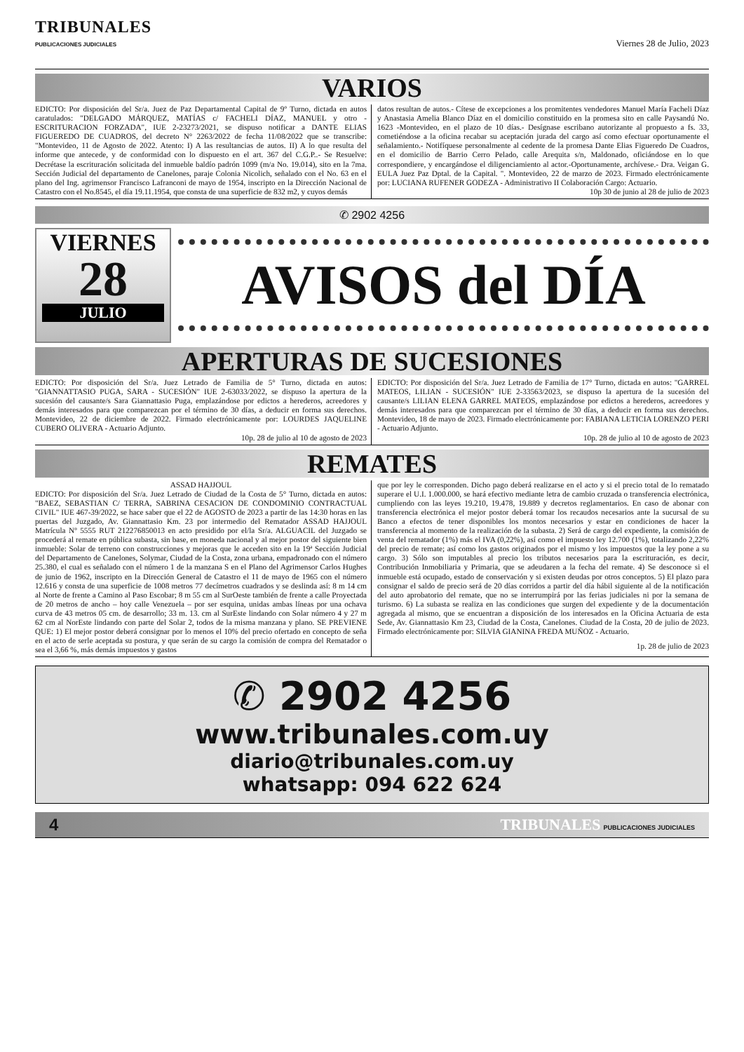TRIBUNALES
PUBLICACIONES JUDICIALES
Viernes 28 de Julio, 2023
VARIOS
EDICTO: Por disposición del Sr/a. Juez de Paz Departamental Capital de 9º Turno, dictada en autos caratulados: "DELGADO MÁRQUEZ, MATÍAS c/ FACHELI DÍAZ, MANUEL y otro - ESCRITURACION FORZADA", IUE 2-23273/2021, se dispuso notificar a DANTE ELIAS FIGUEREDO DE CUADROS, del decreto N° 2263/2022 de fecha 11/08/2022 que se transcribe: "Montevideo, 11 de Agosto de 2022. Atento: I) A las resultancias de autos. II) A lo que resulta del informe que antecede, y de conformidad con lo dispuesto en el art. 367 del C.G.P..- Se Resuelve: Decrétase la escrituración solicitada del inmueble baldío padrón 1099 (m/a No. 19.014), sito en la 7ma. Sección Judicial del departamento de Canelones, paraje Colonia Nicolich, señalado con el No. 63 en el plano del Ing. agrimensor Francisco Lafranconi de mayo de 1954, inscripto en la Dirección Nacional de Catastro con el No.8545, el día 19.11.1954, que consta de una superficie de 832 m2, y cuyos demás
datos resultan de autos.- Cítese de excepciones a los promitentes vendedores Manuel María Facheli Díaz y Anastasia Amelia Blanco Díaz en el domicilio constituido en la promesa sito en calle Paysandú No. 1623 -Montevideo, en el plazo de 10 días.- Desígnase escribano autorizante al propuesto a fs. 33, cometiéndose a la oficina recabar su aceptación jurada del cargo así como efectuar oportunamente el señalamiento.- Notifíquese personalmente al cedente de la promesa Dante Elias Figueredo De Cuadros, en el domicilio de Barrio Cerro Pelado, calle Arequita s/n, Maldonado, oficiándose en lo que correspondiere, y encargándose el diligenciamiento al actor.-Oportunamente, archívese.- Dra. Veigan G. EULA Juez Paz Dptal. de la Capital. ". Montevideo, 22 de marzo de 2023. Firmado electrónicamente por: LUCIANA RUFENER GODEZA - Administrativo II Colaboración Cargo: Actuario.
10p 30 de junio al 28 de julio de 2023
✆ 2902 4256
VIERNES
28
JULIO
AVISOS del DÍA
APERTURAS DE SUCESIONES
EDICTO: Por disposición del Sr/a. Juez Letrado de Familia de 5° Turno, dictada en autos: "GIANNATTASIO PUGA, SARA - SUCESIÓN" IUE 2-63033/2022, se dispuso la apertura de la sucesión del causante/s Sara Giannattasio Puga, emplazándose por edictos a herederos, acreedores y demás interesados para que comparezcan por el término de 30 días, a deducir en forma sus derechos. Montevideo, 22 de diciembre de 2022. Firmado electrónicamente por: LOURDES JAQUELINE CUBERO OLIVERA - Actuario Adjunto.
10p. 28 de julio al 10 de agosto de 2023
EDICTO: Por disposición del Sr/a. Juez Letrado de Familia de 17° Turno, dictada en autos: "GARREL MATEOS, LILIAN - SUCESIÓN" IUE 2-33563/2023, se dispuso la apertura de la sucesión del causante/s LILIAN ELENA GARREL MATEOS, emplazándose por edictos a herederos, acreedores y demás interesados para que comparezcan por el término de 30 días, a deducir en forma sus derechos. Montevideo, 18 de mayo de 2023. Firmado electrónicamente por: FABIANA LETICIA LORENZO PERI - Actuario Adjunto.
10p. 28 de julio al 10 de agosto de 2023
REMATES
ASSAD HAJJOUL
EDICTO: Por disposición del Sr/a. Juez Letrado de Ciudad de la Costa de 5° Turno, dictada en autos: "BAEZ, SEBASTIAN C/ TERRA, SABRINA CESACION DE CONDOMINIO CONTRACTUAL CIVIL" IUE 467-39/2022, se hace saber que el 22 de AGOSTO de 2023 a partir de las 14:30 horas en las puertas del Juzgado, Av. Giannattasio Km. 23 por intermedio del Rematador ASSAD HAJJOUL Matrícula Nº 5555 RUT 212276850013 en acto presidido por el/la Sr/a. ALGUACIL del Juzgado se procederá al remate en pública subasta, sin base, en moneda nacional y al mejor postor del siguiente bien inmueble: Solar de terreno con construcciones y mejoras que le acceden sito en la 19ª Sección Judicial del Departamento de Canelones, Solymar, Ciudad de la Costa, zona urbana, empadronado con el número 25.380, el cual es señalado con el número 1 de la manzana S en el Plano del Agrimensor Carlos Hughes de junio de 1962, inscripto en la Dirección General de Catastro el 11 de mayo de 1965 con el número 12.616 y consta de una superficie de 1008 metros 77 decímetros cuadrados y se deslinda así: 8 m 14 cm al Norte de frente a Camino al Paso Escobar; 8 m 55 cm al SurOeste también de frente a calle Proyectada de 20 metros de ancho – hoy calle Venezuela – por ser esquina, unidas ambas líneas por una ochava curva de 43 metros 05 cm. de desarrollo; 33 m. 13. cm al SurEste lindando con Solar número 4 y 27 m 62 cm al NorEste lindando con parte del Solar 2, todos de la misma manzana y plano. SE PREVIENE QUE: 1) El mejor postor deberá consignar por lo menos el 10% del precio ofertado en concepto de seña en el acto de serle aceptada su postura, y que serán de su cargo la comisión de compra del Rematador o sea el 3,66 %, más demás impuestos y gastos
que por ley le corresponden. Dicho pago deberá realizarse en el acto y si el precio total de lo rematado superare el U.I. 1.000.000, se hará efectivo mediante letra de cambio cruzada o transferencia electrónica, cumpliendo con las leyes 19.210, 19.478, 19.889 y decretos reglamentarios. En caso de abonar con transferencia electrónica el mejor postor deberá tomar los recaudos necesarios ante la sucursal de su Banco a efectos de tener disponibles los montos necesarios y estar en condiciones de hacer la transferencia al momento de la realización de la subasta. 2) Será de cargo del expediente, la comisión de venta del rematador (1%) más el IVA (0,22%), así como el impuesto ley 12.700 (1%), totalizando 2,22% del precio de remate; así como los gastos originados por el mismo y los impuestos que la ley pone a su cargo. 3) Sólo son imputables al precio los tributos necesarios para la escrituración, es decir, Contribución Inmobiliaria y Primaria, que se adeudaren a la fecha del remate. 4) Se desconoce si el inmueble está ocupado, estado de conservación y si existen deudas por otros conceptos. 5) El plazo para consignar el saldo de precio será de 20 días corridos a partir del día hábil siguiente al de la notificación del auto aprobatorio del remate, que no se interrumpirá por las ferias judiciales ni por la semana de turismo. 6) La subasta se realiza en las condiciones que surgen del expediente y de la documentación agregada al mismo, que se encuentran a disposición de los interesados en la Oficina Actuaria de esta Sede, Av. Giannattasio Km 23, Ciudad de la Costa, Canelones. Ciudad de la Costa, 20 de julio de 2023. Firmado electrónicamente por: SILVIA GIANINA FREDA MUÑOZ - Actuario.
1p. 28 de julio de 2023
✆ 2902 4256
www.tribunales.com.uy
diario@tribunales.com.uy
whatsapp: 094 622 624
4 TRIBUNALES PUBLICACIONES JUDICIALES